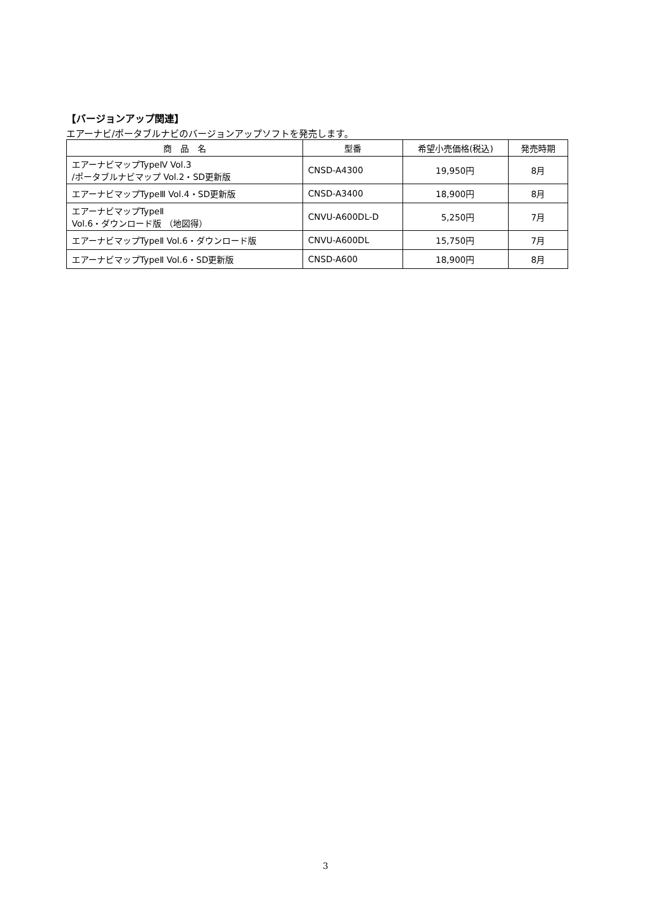【バージョンアップ関連】
エアーナビ/ポータブルナビのバージョンアップソフトを発売します。
| 商 品 名 | 型番 | 希望小売価格(税込) | 発売時期 |
| --- | --- | --- | --- |
| エアーナビマップTypeⅣ Vol.3 /ポータブルナビマップ Vol.2・SD更新版 | CNSD-A4300 | 19,950円 | 8月 |
| エアーナビマップTypeⅢ Vol.4・SD更新版 | CNSD-A3400 | 18,900円 | 8月 |
| エアーナビマップTypeⅡ Vol.6・ダウンロード版 （地図得） | CNVU-A600DL-D | 5,250円 | 7月 |
| エアーナビマップTypeⅡ Vol.6・ダウンロード版 | CNVU-A600DL | 15,750円 | 7月 |
| エアーナビマップTypeⅡ Vol.6・SD更新版 | CNSD-A600 | 18,900円 | 8月 |
3